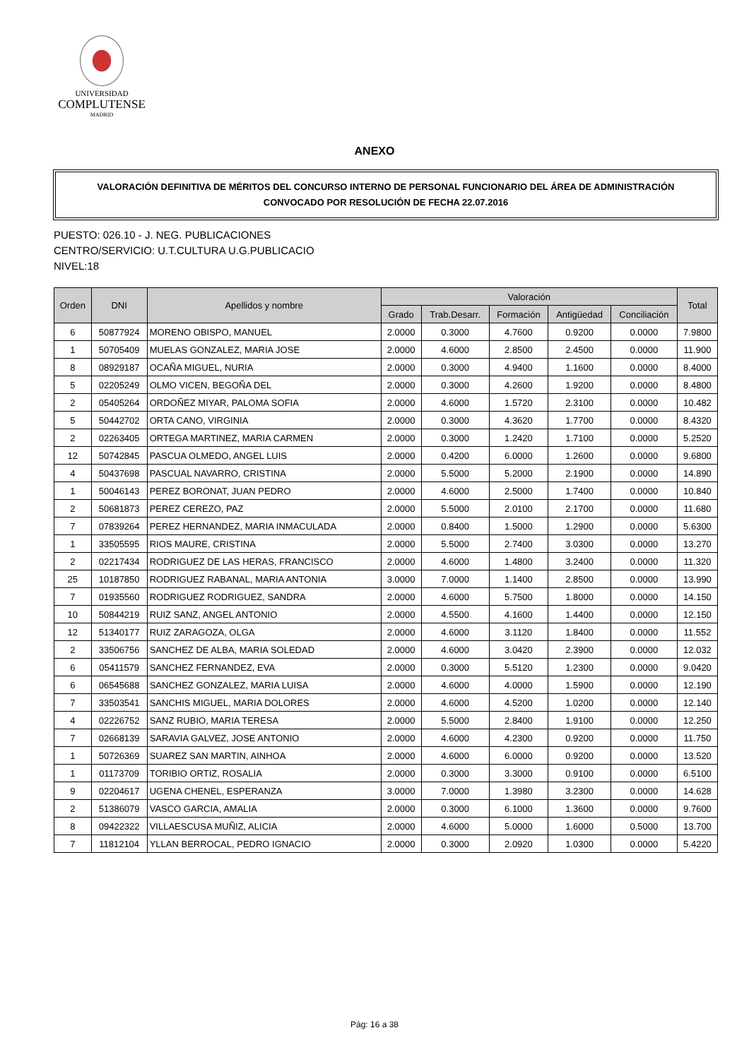UNIVERSIDAD
COMPLUTENSE
MADRID
ANEXO
VALORACIÓN DEFINITIVA DE MÉRITOS DEL CONCURSO INTERNO DE PERSONAL FUNCIONARIO DEL ÁREA DE ADMINISTRACIÓN
CONVOCADO POR RESOLUCIÓN DE FECHA 22.07.2016
PUESTO: 026.10 - J. NEG. PUBLICACIONES
CENTRO/SERVICIO: U.T.CULTURA U.G.PUBLICACIO
NIVEL:18
| Orden | DNI | Apellidos y nombre | Valoración | | | | | Total |
| --- | --- | --- | --- | --- | --- | --- | --- | --- |
| | | | Grado | Trab.Desarr. | Formación | Antigüedad | Conciliación | |
| 6 | 50877924 | MORENO OBISPO, MANUEL | 2.0000 | 0.3000 | 4.7600 | 0.9200 | 0.0000 | 7.9800 |
| 1 | 50705409 | MUELAS GONZALEZ, MARIA JOSE | 2.0000 | 4.6000 | 2.8500 | 2.4500 | 0.0000 | 11.900 |
| 8 | 08929187 | OCAÑA MIGUEL, NURIA | 2.0000 | 0.3000 | 4.9400 | 1.1600 | 0.0000 | 8.4000 |
| 5 | 02205249 | OLMO VICEN, BEGOÑA DEL | 2.0000 | 0.3000 | 4.2600 | 1.9200 | 0.0000 | 8.4800 |
| 2 | 05405264 | ORDOÑEZ MIYAR, PALOMA SOFIA | 2.0000 | 4.6000 | 1.5720 | 2.3100 | 0.0000 | 10.482 |
| 5 | 50442702 | ORTA CANO, VIRGINIA | 2.0000 | 0.3000 | 4.3620 | 1.7700 | 0.0000 | 8.4320 |
| 2 | 02263405 | ORTEGA MARTINEZ, MARIA CARMEN | 2.0000 | 0.3000 | 1.2420 | 1.7100 | 0.0000 | 5.2520 |
| 12 | 50742845 | PASCUA OLMEDO, ANGEL LUIS | 2.0000 | 0.4200 | 6.0000 | 1.2600 | 0.0000 | 9.6800 |
| 4 | 50437698 | PASCUAL NAVARRO, CRISTINA | 2.0000 | 5.5000 | 5.2000 | 2.1900 | 0.0000 | 14.890 |
| 1 | 50046143 | PEREZ BORONAT, JUAN PEDRO | 2.0000 | 4.6000 | 2.5000 | 1.7400 | 0.0000 | 10.840 |
| 2 | 50681873 | PEREZ CEREZO, PAZ | 2.0000 | 5.5000 | 2.0100 | 2.1700 | 0.0000 | 11.680 |
| 7 | 07839264 | PEREZ HERNANDEZ, MARIA INMACULADA | 2.0000 | 0.8400 | 1.5000 | 1.2900 | 0.0000 | 5.6300 |
| 1 | 33505595 | RIOS MAURE, CRISTINA | 2.0000 | 5.5000 | 2.7400 | 3.0300 | 0.0000 | 13.270 |
| 2 | 02217434 | RODRIGUEZ DE LAS HERAS, FRANCISCO | 2.0000 | 4.6000 | 1.4800 | 3.2400 | 0.0000 | 11.320 |
| 25 | 10187850 | RODRIGUEZ RABANAL, MARIA ANTONIA | 3.0000 | 7.0000 | 1.1400 | 2.8500 | 0.0000 | 13.990 |
| 7 | 01935560 | RODRIGUEZ RODRIGUEZ, SANDRA | 2.0000 | 4.6000 | 5.7500 | 1.8000 | 0.0000 | 14.150 |
| 10 | 50844219 | RUIZ SANZ, ANGEL ANTONIO | 2.0000 | 4.5500 | 4.1600 | 1.4400 | 0.0000 | 12.150 |
| 12 | 51340177 | RUIZ ZARAGOZA, OLGA | 2.0000 | 4.6000 | 3.1120 | 1.8400 | 0.0000 | 11.552 |
| 2 | 33506756 | SANCHEZ DE ALBA, MARIA SOLEDAD | 2.0000 | 4.6000 | 3.0420 | 2.3900 | 0.0000 | 12.032 |
| 6 | 05411579 | SANCHEZ FERNANDEZ, EVA | 2.0000 | 0.3000 | 5.5120 | 1.2300 | 0.0000 | 9.0420 |
| 6 | 06545688 | SANCHEZ GONZALEZ, MARIA LUISA | 2.0000 | 4.6000 | 4.0000 | 1.5900 | 0.0000 | 12.190 |
| 7 | 33503541 | SANCHIS MIGUEL, MARIA DOLORES | 2.0000 | 4.6000 | 4.5200 | 1.0200 | 0.0000 | 12.140 |
| 4 | 02226752 | SANZ RUBIO, MARIA TERESA | 2.0000 | 5.5000 | 2.8400 | 1.9100 | 0.0000 | 12.250 |
| 7 | 02668139 | SARAVIA GALVEZ, JOSE ANTONIO | 2.0000 | 4.6000 | 4.2300 | 0.9200 | 0.0000 | 11.750 |
| 1 | 50726369 | SUAREZ SAN MARTIN, AINHOA | 2.0000 | 4.6000 | 6.0000 | 0.9200 | 0.0000 | 13.520 |
| 1 | 01173709 | TORIBIO ORTIZ, ROSALIA | 2.0000 | 0.3000 | 3.3000 | 0.9100 | 0.0000 | 6.5100 |
| 9 | 02204617 | UGENA CHENEL, ESPERANZA | 3.0000 | 7.0000 | 1.3980 | 3.2300 | 0.0000 | 14.628 |
| 2 | 51386079 | VASCO GARCIA, AMALIA | 2.0000 | 0.3000 | 6.1000 | 1.3600 | 0.0000 | 9.7600 |
| 8 | 09422322 | VILLAESCUSA MUÑIZ, ALICIA | 2.0000 | 4.6000 | 5.0000 | 1.6000 | 0.5000 | 13.700 |
| 7 | 11812104 | YLLAN BERROCAL, PEDRO IGNACIO | 2.0000 | 0.3000 | 2.0920 | 1.0300 | 0.0000 | 5.4220 |
Pág: 16 a 38